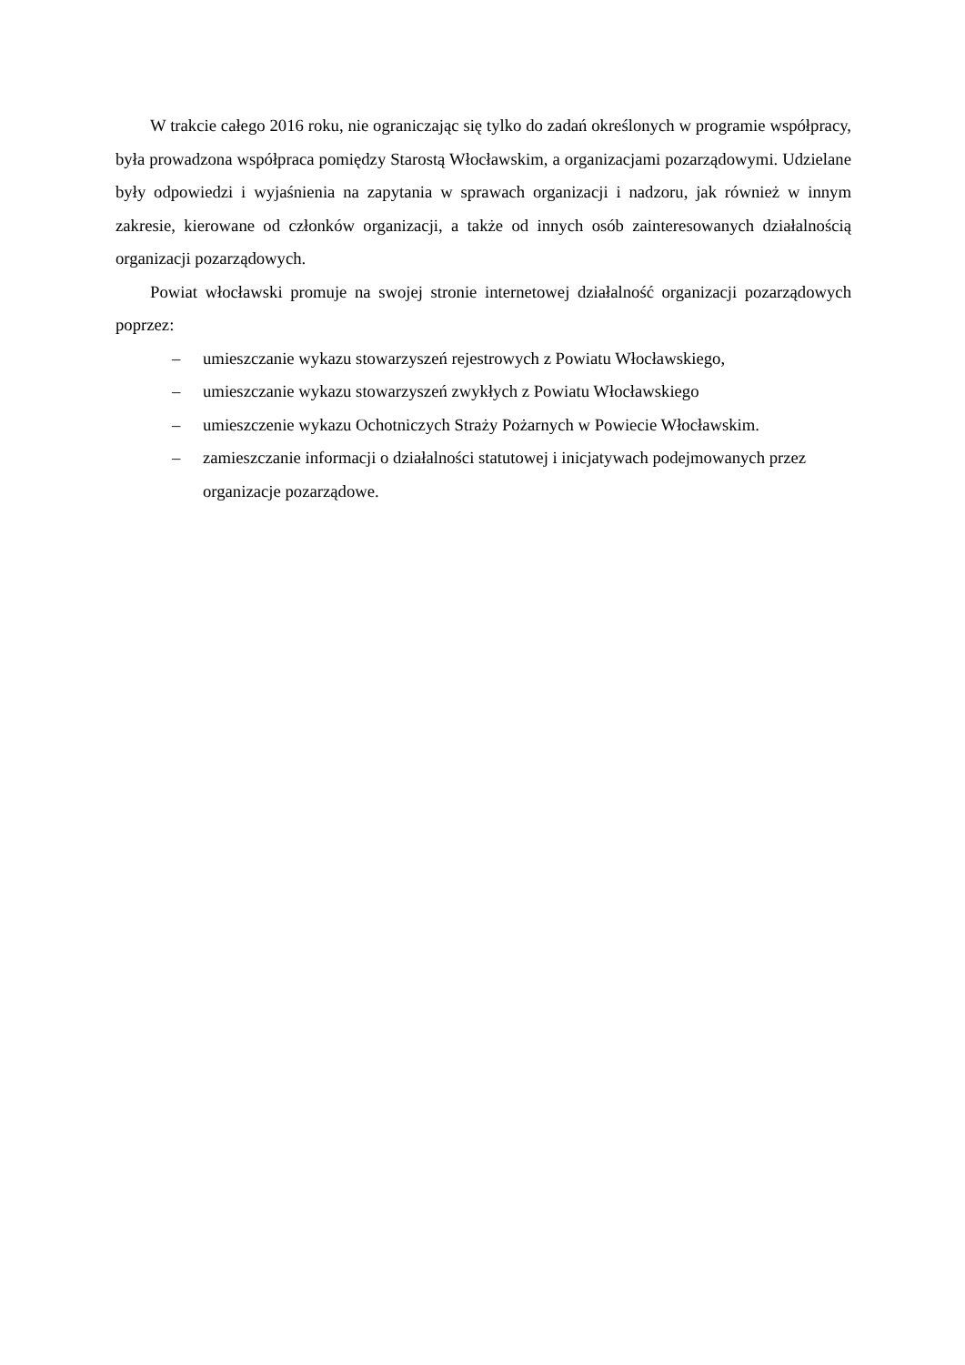W trakcie całego 2016 roku, nie ograniczając się tylko do zadań określonych w programie współpracy, była prowadzona współpraca pomiędzy Starostą Włocławskim, a organizacjami pozarządowymi. Udzielane były odpowiedzi i wyjaśnienia na zapytania w sprawach organizacji i nadzoru, jak również w innym zakresie, kierowane od członków organizacji, a także od innych osób zainteresowanych działalnością organizacji pozarządowych.
Powiat włocławski promuje na swojej stronie internetowej działalność organizacji pozarządowych poprzez:
– umieszczanie wykazu stowarzyszeń rejestrowych z Powiatu Włocławskiego,
– umieszczanie wykazu stowarzyszeń zwykłych z Powiatu Włocławskiego
– umieszczenie wykazu Ochotniczych Straży Pożarnych w Powiecie Włocławskim.
– zamieszczanie informacji o działalności statutowej i inicjatywach podejmowanych przez organizacje pozarządowe.